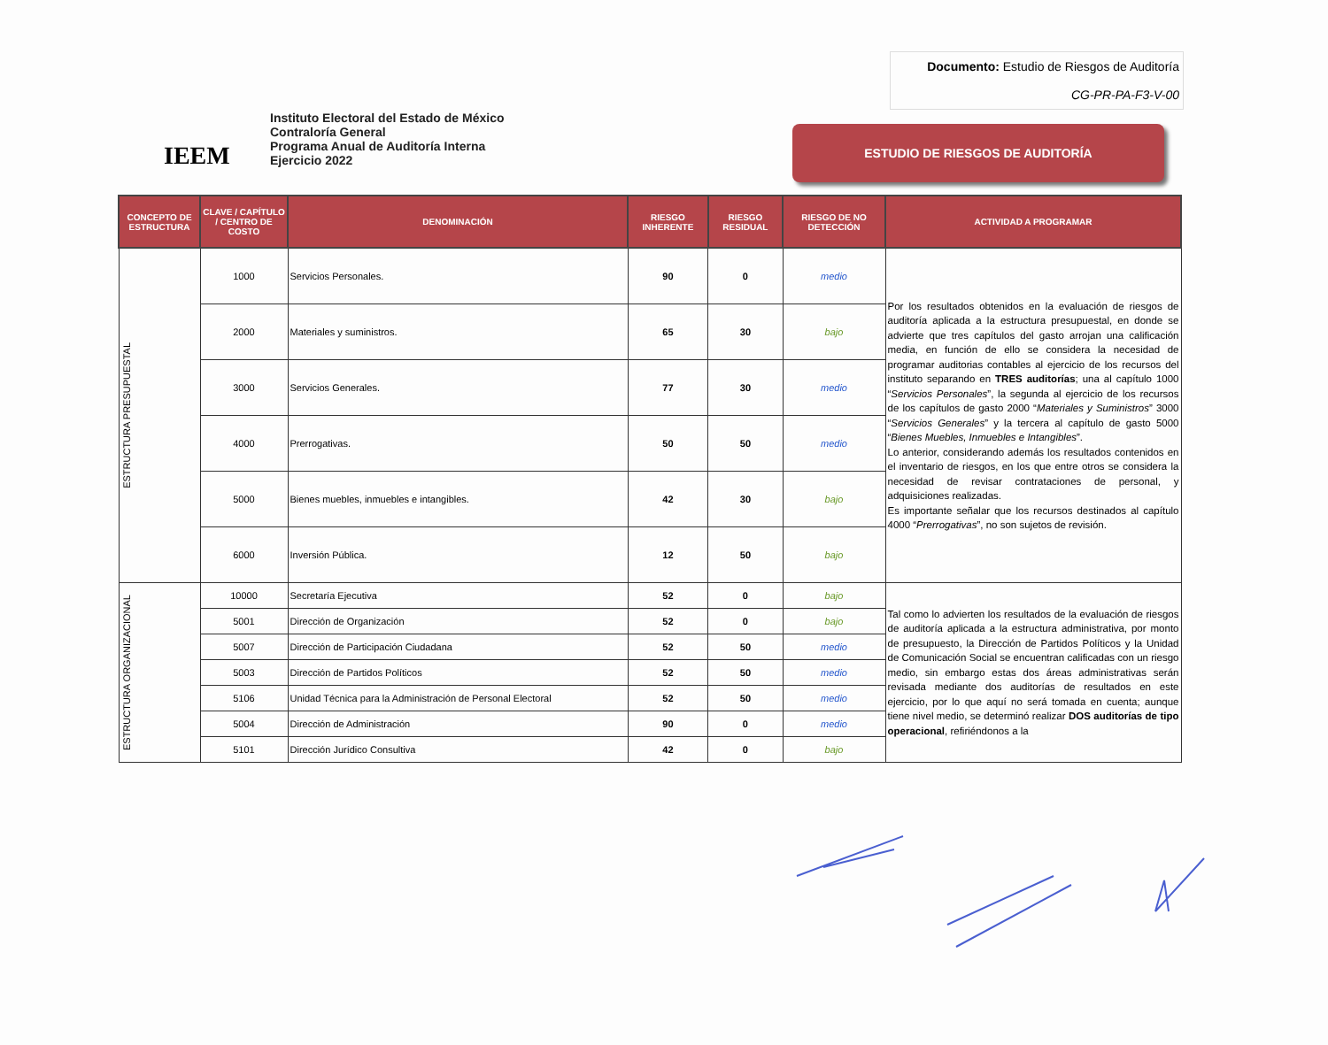Documento: Estudio de Riesgos de Auditoría
CG-PR-PA-F3-V-00
IEEM
Instituto Electoral del Estado de México
Contraloría General
Programa Anual de Auditoría Interna
Ejercicio 2022
ESTUDIO DE RIESGOS DE AUDITORÍA
| CONCEPTO DE ESTRUCTURA | CLAVE / CAPÍTULO / CENTRO DE COSTO | DENOMINACIÓN | RIESGO INHERENTE | RIESGO RESIDUAL | RIESGO DE NO DETECCIÓN | ACTIVIDAD A PROGRAMAR |
| --- | --- | --- | --- | --- | --- | --- |
| ESTRUCTURA PRESUPUESTAL | 1000 | Servicios Personales. | 90 | 0 | medio | Por los resultados obtenidos en la evaluación de riesgos de auditoría aplicada a la estructura presupuestal, en donde se advierte que tres capítulos del gasto arrojan una calificación media, en función de ello se considera la necesidad de programar auditorias contables al ejercicio de los recursos del instituto separando en TRES auditorías ; una al capítulo 1000 “ Servicios Personales ”, la segunda al ejercicio de los recursos de los capítulos de gasto 2000 “ Materiales y Suministros ” 3000 “ Servicios Generales ” y la tercera al capítulo de gasto 5000 “ Bienes Muebles, Inmuebles e Intangibles ”. Lo anterior, considerando además los resultados contenidos en el inventario de riesgos, en los que entre otros se considera la necesidad de revisar contrataciones de personal, y adquisiciones realizadas. Es importante señalar que los recursos destinados al capítulo 4000 “ Prerrogativas ”, no son sujetos de revisión. |
| | 2000 | Materiales y suministros. | 65 | 30 | bajo | |
| | 3000 | Servicios Generales. | 77 | 30 | medio | |
| | 4000 | Prerrogativas. | 50 | 50 | medio | |
| | 5000 | Bienes muebles, inmuebles e intangibles. | 42 | 30 | bajo | |
| | 6000 | Inversión Pública. | 12 | 50 | bajo | |
| ESTRUCTURA ORGANIZACIONAL | 10000 | Secretaría Ejecutiva | 52 | 0 | bajo | Tal como lo advierten los resultados de la evaluación de riesgos de auditoría aplicada a la estructura administrativa, por monto de presupuesto, la Dirección de Partidos Políticos y la Unidad de Comunicación Social se encuentran calificadas con un riesgo medio, sin embargo estas dos áreas administrativas serán revisada mediante dos auditorías de resultados en este ejercicio, por lo que aquí no será tomada en cuenta; aunque tiene nivel medio, se determinó realizar DOS auditorías de tipo operacional , refiriéndonos a la |
| | 5001 | Dirección de Organización | 52 | 0 | bajo | |
| | 5007 | Dirección de Participación Ciudadana | 52 | 50 | medio | |
| | 5003 | Dirección de Partidos Políticos | 52 | 50 | medio | |
| | 5106 | Unidad Técnica para la Administración de Personal Electoral | 52 | 50 | medio | |
| | 5004 | Dirección de Administración | 90 | 0 | medio | |
| | 5101 | Dirección Jurídico Consultiva | 42 | 0 | bajo | |